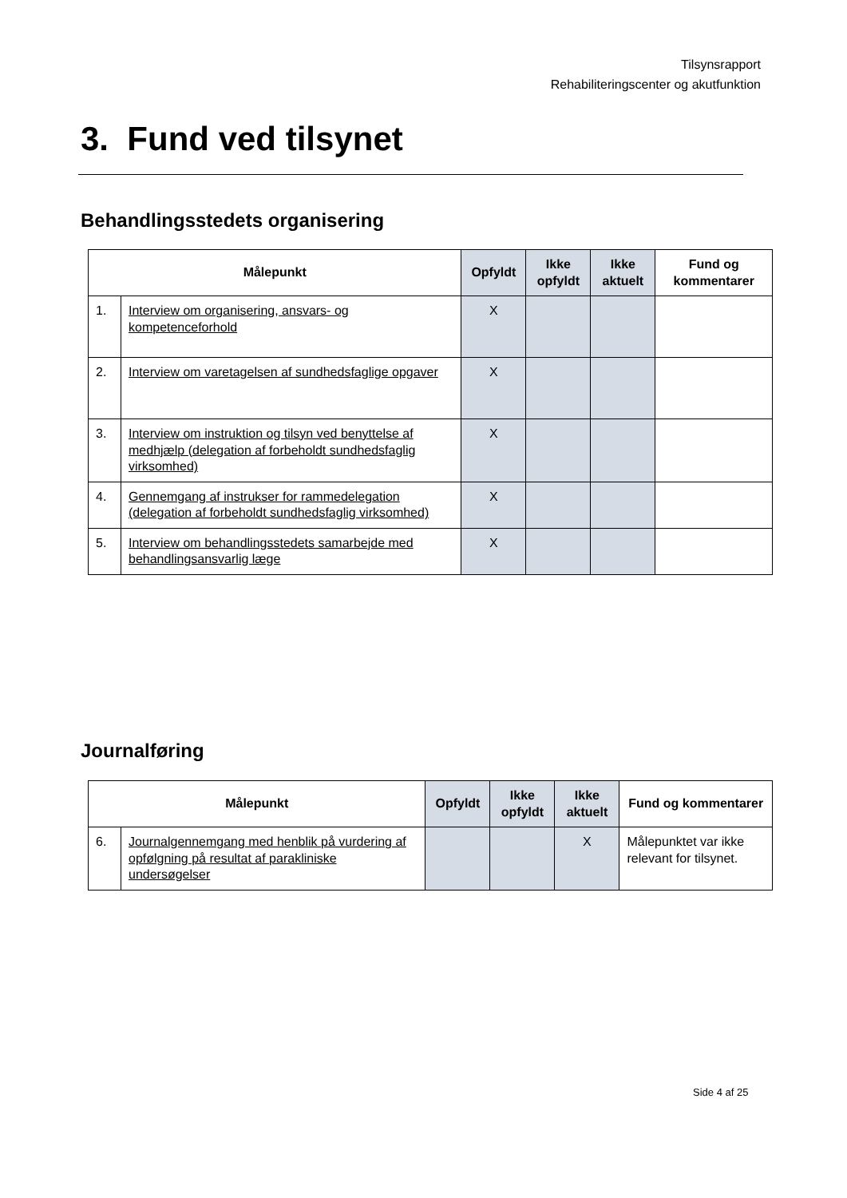Tilsynsrapport
Rehabiliteringscenter og akutfunktion
3. Fund ved tilsynet
Behandlingsstedets organisering
| Målepunkt | | Opfyldt | Ikke opfyldt | Ikke aktuelt | Fund og kommentarer |
| --- | --- | --- | --- | --- | --- |
| 1. | Interview om organisering, ansvars- og kompetenceforhold | X | | | |
| 2. | Interview om varetagelsen af sundhedsfaglige opgaver | X | | | |
| 3. | Interview om instruktion og tilsyn ved benyttelse af medhjælp (delegation af forbeholdt sundhedsfaglig virksomhed) | X | | | |
| 4. | Gennemgang af instrukser for rammedelegation (delegation af forbeholdt sundhedsfaglig virksomhed) | X | | | |
| 5. | Interview om behandlingsstedets samarbejde med behandlingsansvarlig læge | X | | | |
Journalføring
| Målepunkt | | Opfyldt | Ikke opfyldt | Ikke aktuelt | Fund og kommentarer |
| --- | --- | --- | --- | --- | --- |
| 6. | Journalgennemgang med henblik på vurdering af opfølgning på resultat af parakliniske undersøgelser | | | X | Målepunktet var ikke relevant for tilsynet. |
Side 4 af 25